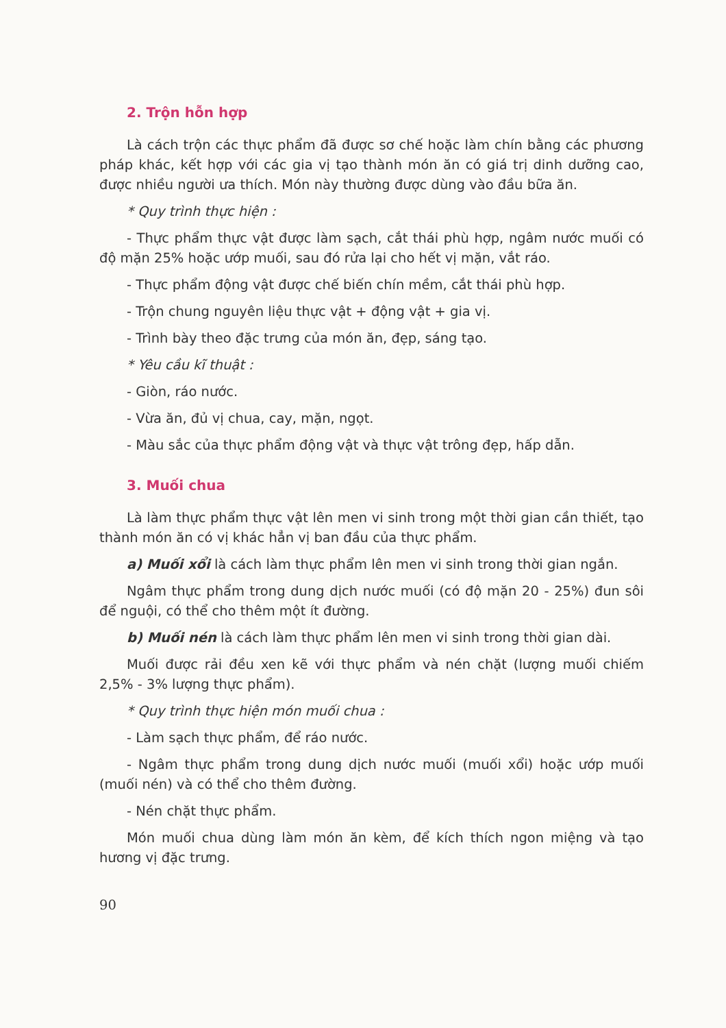2. Trộn hỗn hợp
Là cách trộn các thực phẩm đã được sơ chế hoặc làm chín bằng các phương pháp khác, kết hợp với các gia vị tạo thành món ăn có giá trị dinh dưỡng cao, được nhiều người ưa thích. Món này thường được dùng vào đầu bữa ăn.
* Quy trình thực hiện :
- Thực phẩm thực vật được làm sạch, cắt thái phù hợp, ngâm nước muối có độ mặn 25% hoặc ướp muối, sau đó rửa lại cho hết vị mặn, vắt ráo.
- Thực phẩm động vật được chế biến chín mềm, cắt thái phù hợp.
- Trộn chung nguyên liệu thực vật + động vật + gia vị.
- Trình bày theo đặc trưng của món ăn, đẹp, sáng tạo.
* Yêu cầu kĩ thuật :
- Giòn, ráo nước.
- Vừa ăn, đủ vị chua, cay, mặn, ngọt.
- Màu sắc của thực phẩm động vật và thực vật trông đẹp, hấp dẫn.
3. Muối chua
Là làm thực phẩm thực vật lên men vi sinh trong một thời gian cần thiết, tạo thành món ăn có vị khác hẳn vị ban đầu của thực phẩm.
a) Muối xổi là cách làm thực phẩm lên men vi sinh trong thời gian ngắn.
Ngâm thực phẩm trong dung dịch nước muối (có độ mặn 20 - 25%) đun sôi để nguội, có thể cho thêm một ít đường.
b) Muối nén là cách làm thực phẩm lên men vi sinh trong thời gian dài.
Muối được rải đều xen kẽ với thực phẩm và nén chặt (lượng muối chiếm 2,5% - 3% lượng thực phẩm).
* Quy trình thực hiện món muối chua :
- Làm sạch thực phẩm, để ráo nước.
- Ngâm thực phẩm trong dung dịch nước muối (muối xổi) hoặc ướp muối (muối nén) và có thể cho thêm đường.
- Nén chặt thực phẩm.
Món muối chua dùng làm món ăn kèm, để kích thích ngon miệng và tạo hương vị đặc trưng.
90